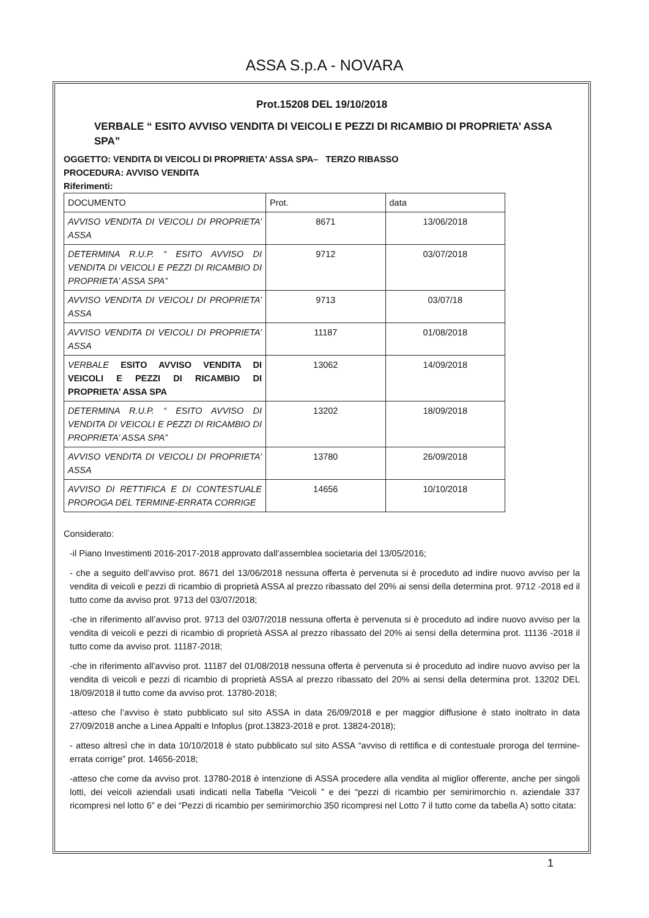ASSA S.p.A - NOVARA
Prot.15208 DEL 19/10/2018
VERBALE “ ESITO AVVISO VENDITA DI VEICOLI E PEZZI DI RICAMBIO DI PROPRIETA’ ASSA SPA”
OGGETTO: VENDITA DI VEICOLI DI PROPRIETA’ ASSA SPA– TERZO RIBASSO
PROCEDURA: AVVISO VENDITA
Riferimenti:
| DOCUMENTO | Prot. | data |
| --- | --- | --- |
| AVVISO VENDITA DI VEICOLI DI PROPRIETA’ ASSA | 8671 | 13/06/2018 |
| DETERMINA R.U.P. “ ESITO AVVISO DI VENDITA DI VEICOLI E PEZZI DI RICAMBIO DI PROPRIETA’ ASSA SPA” | 9712 | 03/07/2018 |
| AVVISO VENDITA DI VEICOLI DI PROPRIETA’ ASSA | 9713 | 03/07/18 |
| AVVISO VENDITA DI VEICOLI DI PROPRIETA’ ASSA | 11187 | 01/08/2018 |
| VERBALE ESITO AVVISO VENDITA DI VEICOLI E PEZZI DI RICAMBIO DI PROPRIETA’ ASSA SPA | 13062 | 14/09/2018 |
| DETERMINA R.U.P. “ ESITO AVVISO DI VENDITA DI VEICOLI E PEZZI DI RICAMBIO DI PROPRIETA’ ASSA SPA” | 13202 | 18/09/2018 |
| AVVISO VENDITA DI VEICOLI DI PROPRIETA’ ASSA | 13780 | 26/09/2018 |
| AVVISO DI RETTIFICA E DI CONTESTUALE PROROGA DEL TERMINE-ERRATA CORRIGE | 14656 | 10/10/2018 |
Considerato:
-il Piano Investimenti 2016-2017-2018 approvato dall’assemblea societaria del 13/05/2016;
- che a seguito dell’avviso prot. 8671 del 13/06/2018 nessuna offerta è pervenuta si è proceduto ad indire nuovo avviso per la vendita di veicoli e pezzi di ricambio di proprietà ASSA al prezzo ribassato del 20% ai sensi della determina prot. 9712 -2018 ed il tutto come da avviso prot. 9713 del 03/07/2018;
-che in riferimento all’avviso prot. 9713 del 03/07/2018 nessuna offerta è pervenuta si è proceduto ad indire nuovo avviso per la vendita di veicoli e pezzi di ricambio di proprietà ASSA al prezzo ribassato del 20% ai sensi della determina prot. 11136 -2018 il tutto come da avviso prot. 11187-2018;
-che in riferimento all’avviso prot. 11187 del 01/08/2018 nessuna offerta è pervenuta si è proceduto ad indire nuovo avviso per la vendita di veicoli e pezzi di ricambio di proprietà ASSA al prezzo ribassato del 20% ai sensi della determina prot. 13202 DEL 18/09/2018 il tutto come da avviso prot. 13780-2018;
-atteso che l’avviso è stato pubblicato sul sito ASSA in data 26/09/2018 e per maggior diffusione è stato inoltrato in data 27/09/2018 anche a Linea Appalti e Infoplus (prot.13823-2018 e prot. 13824-2018);
- atteso altresì che in data 10/10/2018 è stato pubblicato sul sito ASSA “avviso di rettifica e di contestuale proroga del termine-errata corrige” prot. 14656-2018;
-atteso che come da avviso prot. 13780-2018 è intenzione di ASSA procedere alla vendita al miglior offerente, anche per singoli lotti, dei veicoli aziendali usati indicati nella Tabella “Veicoli ” e dei “pezzi di ricambio per semirimorchio n. aziendale 337 ricompresi nel lotto 6” e dei “Pezzi di ricambio per semirimorchio 350 ricompresi nel Lotto 7 il tutto come da tabella A) sotto citata:
1